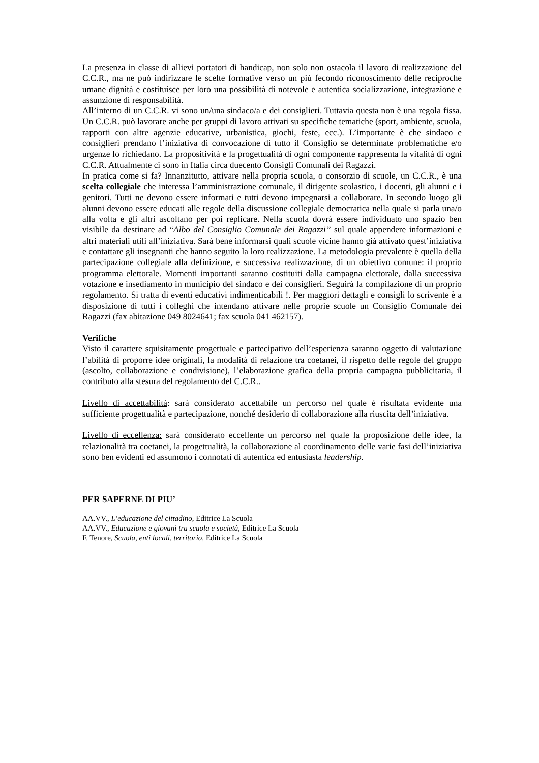La presenza in classe di allievi portatori di handicap, non solo non ostacola il lavoro di realizzazione del C.C.R., ma ne può indirizzare le scelte formative verso un più fecondo riconoscimento delle reciproche umane dignità e costituisce per loro una possibilità di notevole e autentica socializzazione, integrazione e assunzione di responsabilità.
All’interno di un C.C.R. vi sono un/una sindaco/a e dei consiglieri. Tuttavia questa non è una regola fissa. Un C.C.R. può lavorare anche per gruppi di lavoro attivati su specifiche tematiche (sport, ambiente, scuola, rapporti con altre agenzie educative, urbanistica, giochi, feste, ecc.). L’importante è che sindaco e consiglieri prendano l’iniziativa di convocazione di tutto il Consiglio se determinate problematiche e/o urgenze lo richiedano. La propositività e la progettualità di ogni componente rappresenta la vitalità di ogni C.C.R. Attualmente ci sono in Italia circa duecento Consigli Comunali dei Ragazzi.
In pratica come si fa? Innanzitutto, attivare nella propria scuola, o consorzio di scuole, un C.C.R., è una scelta collegiale che interessa l’amministrazione comunale, il dirigente scolastico, i docenti, gli alunni e i genitori. Tutti ne devono essere informati e tutti devono impegnarsi a collaborare. In secondo luogo gli alunni devono essere educati alle regole della discussione collegiale democratica nella quale si parla una/o alla volta e gli altri ascoltano per poi replicare. Nella scuola dovrà essere individuato uno spazio ben visibile da destinare ad “Albo del Consiglio Comunale dei Ragazzi” sul quale appendere informazioni e altri materiali utili all’iniziativa. Sarà bene informarsi quali scuole vicine hanno già attivato quest’iniziativa e contattare gli insegnanti che hanno seguito la loro realizzazione. La metodologia prevalente è quella della partecipazione collegiale alla definizione, e successiva realizzazione, di un obiettivo comune: il proprio programma elettorale. Momenti importanti saranno costituiti dalla campagna elettorale, dalla successiva votazione e insediamento in municipio del sindaco e dei consiglieri. Seguirà la compilazione di un proprio regolamento. Si tratta di eventi educativi indimenticabili !. Per maggiori dettagli e consigli lo scrivente è a disposizione di tutti i colleghi che intendano attivare nelle proprie scuole un Consiglio Comunale dei Ragazzi (fax abitazione 049 8024641; fax scuola 041 462157).
Verifiche
Visto il carattere squisitamente progettuale e partecipativo dell’esperienza saranno oggetto di valutazione l’abilità di proporre idee originali, la modalità di relazione tra coetanei, il rispetto delle regole del gruppo (ascolto, collaborazione e condivisione), l’elaborazione grafica della propria campagna pubblicitaria, il contributo alla stesura del regolamento del C.C.R..
Livello di accettabilità: sarà considerato accettabile un percorso nel quale è risultata evidente una sufficiente progettualità e partecipazione, nonché desiderio di collaborazione alla riuscita dell’iniziativa.
Livello di eccellenza: sarà considerato eccellente un percorso nel quale la proposizione delle idee, la relazionalità tra coetanei, la progettualità, la collaborazione al coordinamento delle varie fasi dell’iniziativa sono ben evidenti ed assumono i connotati di autentica ed entusiasta leadership.
PER SAPERNE DI PIU’
AA.VV., L’educazione del cittadino, Editrice La Scuola
AA.VV., Educazione e giovani tra scuola e società, Editrice La Scuola
F. Tenore, Scuola, enti locali, territorio, Editrice La Scuola